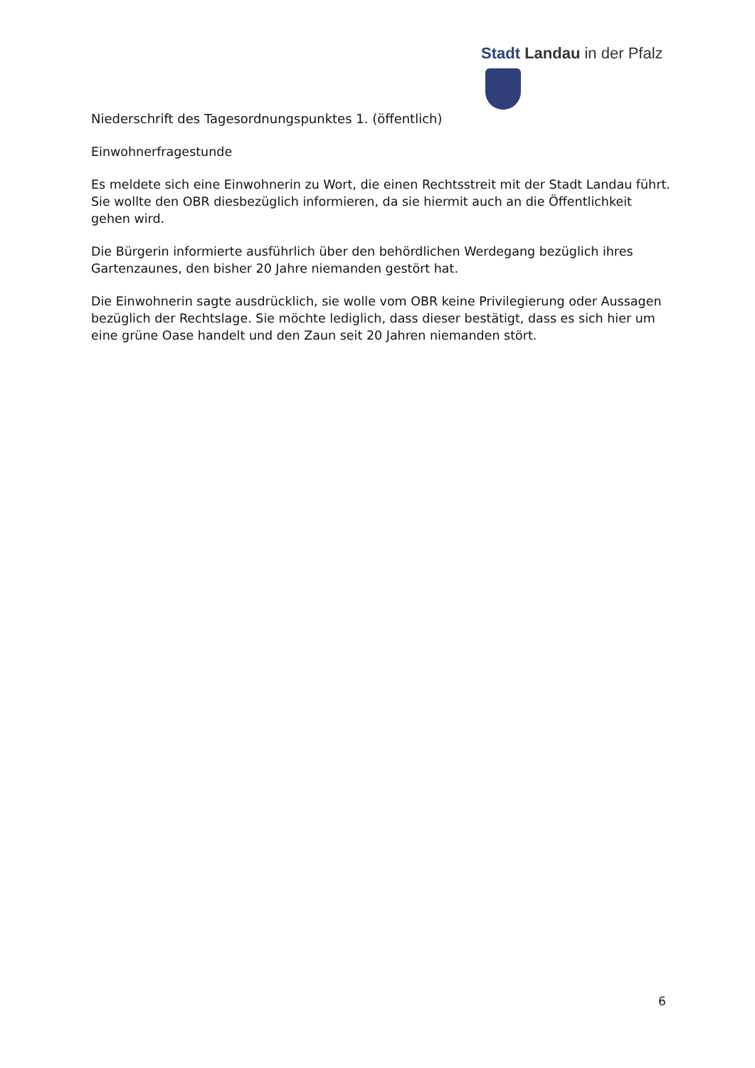Stadt Landau in der Pfalz
Niederschrift des Tagesordnungspunktes 1. (öffentlich)
Einwohnerfragestunde
Es meldete sich eine Einwohnerin zu Wort, die einen Rechtsstreit mit der Stadt Landau führt. Sie wollte den OBR diesbezüglich informieren, da sie hiermit auch an die Öffentlichkeit gehen wird.
Die Bürgerin informierte ausführlich über den behördlichen Werdegang bezüglich ihres Gartenzaunes, den bisher 20 Jahre niemanden gestört hat.
Die Einwohnerin sagte ausdrücklich, sie wolle vom OBR keine Privilegierung oder Aussagen bezüglich der Rechtslage. Sie möchte lediglich, dass dieser bestätigt, dass es sich hier um eine grüne Oase handelt und den Zaun seit 20 Jahren niemanden stört.
6